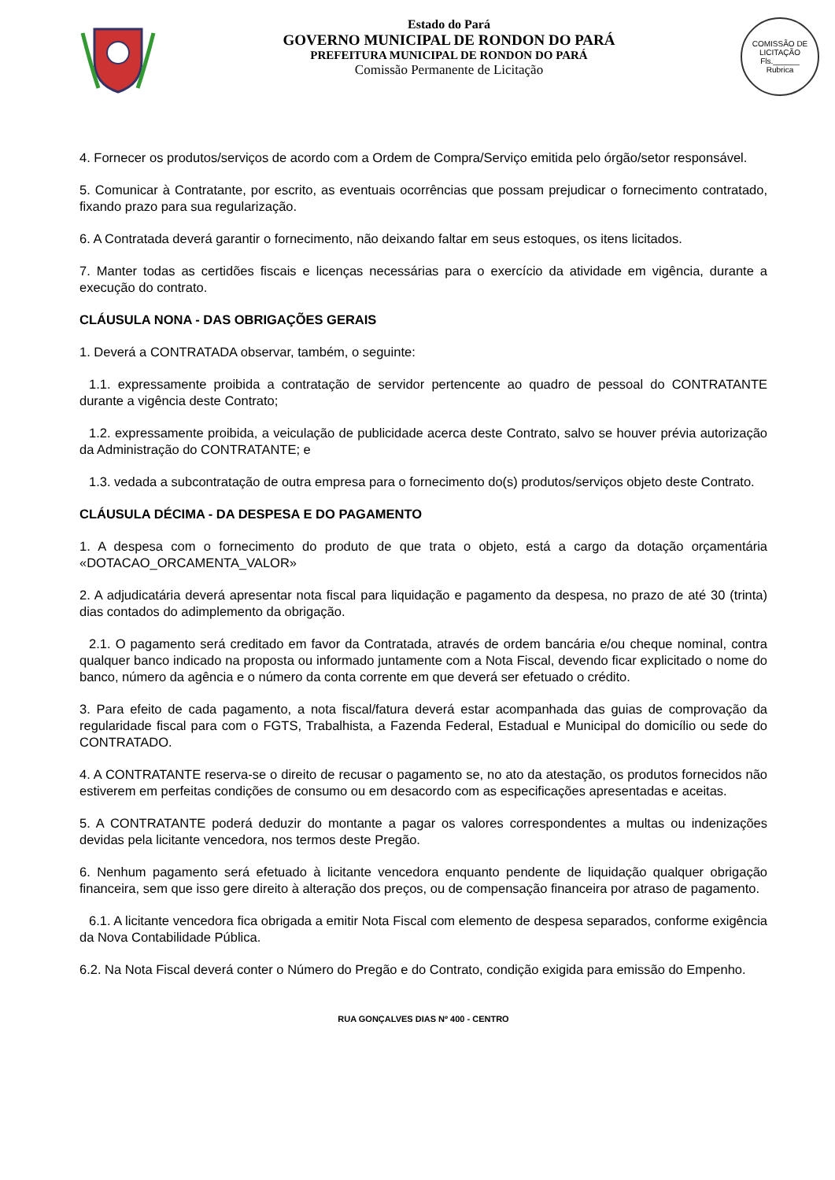Estado do Pará
GOVERNO MUNICIPAL DE RONDON DO PARÁ
PREFEITURA MUNICIPAL DE RONDON DO PARÁ
Comissão Permanente de Licitação
COMISSÃO DE LICITAÇÃO
Fls.______
Rubrica
4. Fornecer os produtos/serviços de acordo com a Ordem de Compra/Serviço emitida pelo órgão/setor responsável.
5. Comunicar à Contratante, por escrito, as eventuais ocorrências que possam prejudicar o fornecimento contratado, fixando prazo para sua regularização.
6. A Contratada deverá garantir o fornecimento, não deixando faltar em seus estoques, os itens licitados.
7. Manter todas as certidões fiscais e licenças necessárias para o exercício da atividade em vigência, durante a execução do contrato.
CLÁUSULA NONA - DAS OBRIGAÇÕES GERAIS
1. Deverá a CONTRATADA observar, também, o seguinte:
1.1. expressamente proibida a contratação de servidor pertencente ao quadro de pessoal do CONTRATANTE durante a vigência deste Contrato;
1.2. expressamente proibida, a veiculação de publicidade acerca deste Contrato, salvo se houver prévia autorização da Administração do CONTRATANTE; e
1.3. vedada a subcontratação de outra empresa para o fornecimento do(s) produtos/serviços objeto deste Contrato.
CLÁUSULA DÉCIMA - DA DESPESA E DO PAGAMENTO
1. A despesa com o fornecimento do produto de que trata o objeto, está a cargo da dotação orçamentária «DOTACAO_ORCAMENTA_VALOR»
2. A adjudicatária deverá apresentar nota fiscal para liquidação e pagamento da despesa, no prazo de até 30 (trinta) dias contados do adimplemento da obrigação.
2.1. O pagamento será creditado em favor da Contratada, através de ordem bancária e/ou cheque nominal, contra qualquer banco indicado na proposta ou informado juntamente com a Nota Fiscal, devendo ficar explicitado o nome do banco, número da agência e o número da conta corrente em que deverá ser efetuado o crédito.
3. Para efeito de cada pagamento, a nota fiscal/fatura deverá estar acompanhada das guias de comprovação da regularidade fiscal para com o FGTS, Trabalhista, a Fazenda Federal, Estadual e Municipal do domicílio ou sede do CONTRATADO.
4. A CONTRATANTE reserva-se o direito de recusar o pagamento se, no ato da atestação, os produtos fornecidos não estiverem em perfeitas condições de consumo ou em desacordo com as especificações apresentadas e aceitas.
5. A CONTRATANTE poderá deduzir do montante a pagar os valores correspondentes a multas ou indenizações devidas pela licitante vencedora, nos termos deste Pregão.
6. Nenhum pagamento será efetuado à licitante vencedora enquanto pendente de liquidação qualquer obrigação financeira, sem que isso gere direito à alteração dos preços, ou de compensação financeira por atraso de pagamento.
6.1. A licitante vencedora fica obrigada a emitir Nota Fiscal com elemento de despesa separados, conforme exigência da Nova Contabilidade Pública.
6.2. Na Nota Fiscal deverá conter o Número do Pregão e do Contrato, condição exigida para emissão do Empenho.
RUA GONÇALVES DIAS Nº 400 - CENTRO